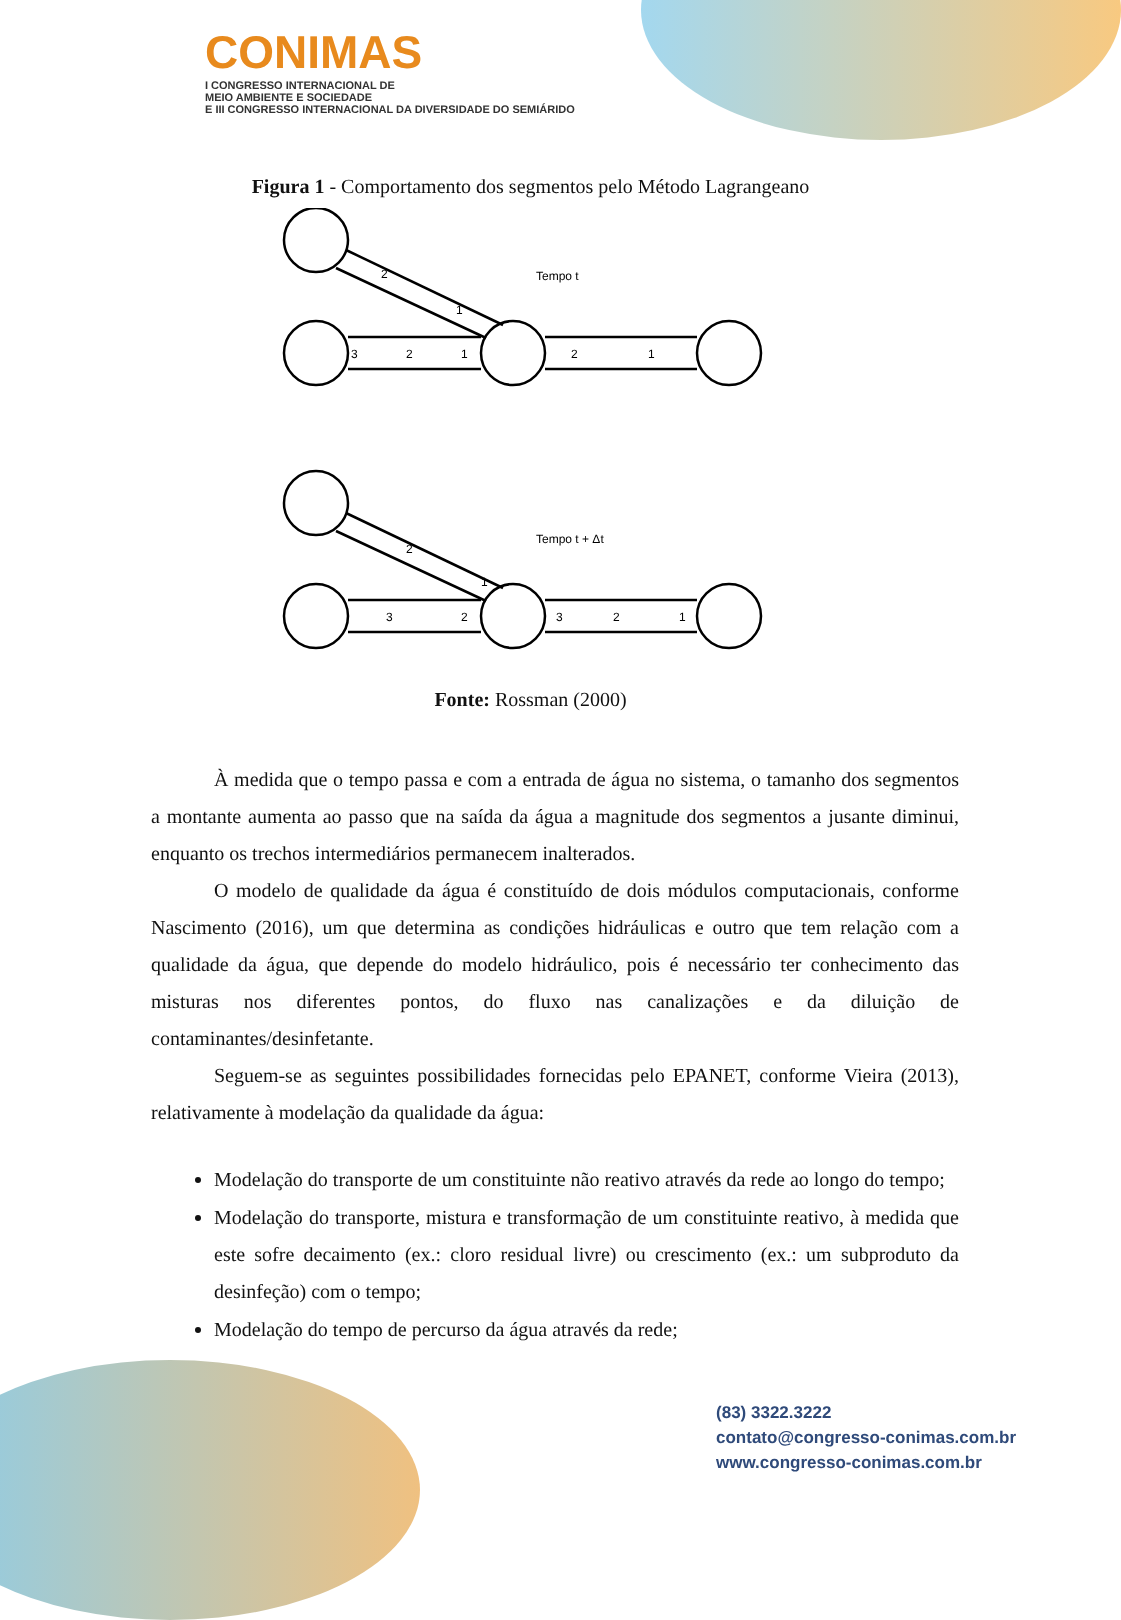CONIMAS
I CONGRESSO INTERNACIONAL DE
MEIO AMBIENTE E SOCIEDADE
E III CONGRESSO INTERNACIONAL DA DIVERSIDADE DO SEMIÁRIDO
Figura 1 - Comportamento dos segmentos pelo Método Lagrangeano
2
1
Tempo t
3
2
1
2
1
2
1
Tempo t + Δt
3
2
3
2
1
Fonte: Rossman (2000)
À medida que o tempo passa e com a entrada de água no sistema, o tamanho dos segmentos a montante aumenta ao passo que na saída da água a magnitude dos segmentos a jusante diminui, enquanto os trechos intermediários permanecem inalterados.
O modelo de qualidade da água é constituído de dois módulos computacionais, conforme Nascimento (2016), um que determina as condições hidráulicas e outro que tem relação com a qualidade da água, que depende do modelo hidráulico, pois é necessário ter conhecimento das misturas nos diferentes pontos, do fluxo nas canalizações e da diluição de contaminantes/desinfetante.
Seguem-se as seguintes possibilidades fornecidas pelo EPANET, conforme Vieira (2013), relativamente à modelação da qualidade da água:
Modelação do transporte de um constituinte não reativo através da rede ao longo do tempo;
Modelação do transporte, mistura e transformação de um constituinte reativo, à medida que este sofre decaimento (ex.: cloro residual livre) ou crescimento (ex.: um subproduto da desinfeção) com o tempo;
Modelação do tempo de percurso da água através da rede;
(83) 3322.3222
contato@congresso-conimas.com.br
www.congresso-conimas.com.br